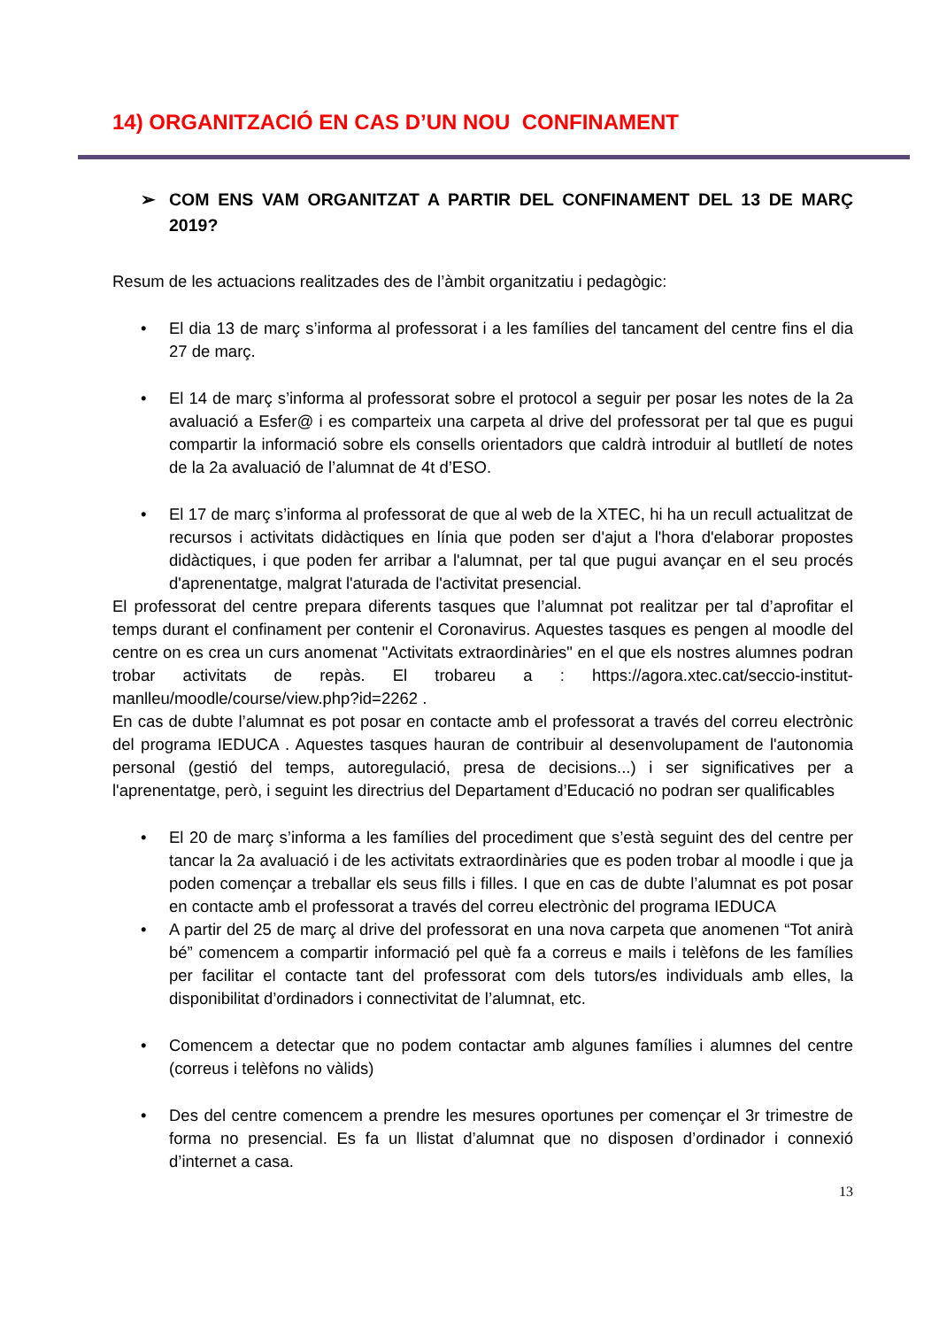14) ORGANITZACIÓ EN CAS D’UN NOU CONFINAMENT
➢ COM ENS VAM ORGANITZAT A PARTIR DEL CONFINAMENT DEL 13 DE MARÇ 2019?
Resum de les actuacions realitzades des de l’àmbit organitzatiu i pedagògic:
• El dia 13 de març s’informa al professorat i a les famílies del tancament del centre fins el dia 27 de març.
• El 14 de març s’informa al professorat sobre el protocol a seguir per posar les notes de la 2a avaluació a Esfer@ i es comparteix una carpeta al drive del professorat per tal que es pugui compartir la informació sobre els consells orientadors que caldrà introduir al butlletí de notes de la 2a avaluació de l’alumnat de 4t d’ESO.
• El 17 de març s’informa al professorat de que al web de la XTEC, hi ha un recull actualitzat de recursos i activitats didàctiques en línia que poden ser d'ajut a l'hora d'elaborar propostes didàctiques, i que poden fer arribar a l'alumnat, per tal que pugui avançar en el seu procés d'aprenentatge, malgrat l'aturada de l'activitat presencial.
El professorat del centre prepara diferents tasques que l’alumnat pot realitzar per tal d’aprofitar el temps durant el confinament per contenir el Coronavirus. Aquestes tasques es pengen al moodle del centre on es crea un curs anomenat "Activitats extraordinàries" en el que els nostres alumnes podran trobar activitats de repàs. El trobareu a : https://agora.xtec.cat/seccio-institut-manlleu/moodle/course/view.php?id=2262 .
En cas de dubte l’alumnat es pot posar en contacte amb el professorat a través del correu electrònic del programa IEDUCA . Aquestes tasques hauran de contribuir al desenvolupament de l'autonomia personal (gestió del temps, autoregulació, presa de decisions...) i ser significatives per a l'aprenentatge, però, i seguint les directrius del Departament d’Educació no podran ser qualificables
• El 20 de març s’informa a les famílies del procediment que s’està seguint des del centre per tancar la 2a avaluació i de les activitats extraordinàries que es poden trobar al moodle i que ja poden començar a treballar els seus fills i filles. I que en cas de dubte l’alumnat es pot posar en contacte amb el professorat a través del correu electrònic del programa IEDUCA
• A partir del 25 de març al drive del professorat en una nova carpeta que anomenen “Tot anirà bé” comencem a compartir informació pel què fa a correus e mails i telèfons de les famílies per facilitar el contacte tant del professorat com dels tutors/es individuals amb elles, la disponibilitat d’ordinadors i connectivitat de l’alumnat, etc.
• Comencem a detectar que no podem contactar amb algunes famílies i alumnes del centre (correus i telèfons no vàlids)
• Des del centre comencem a prendre les mesures oportunes per començar el 3r trimestre de forma no presencial. Es fa un llistat d’alumnat que no disposen d’ordinador i connexió d’internet a casa.
13